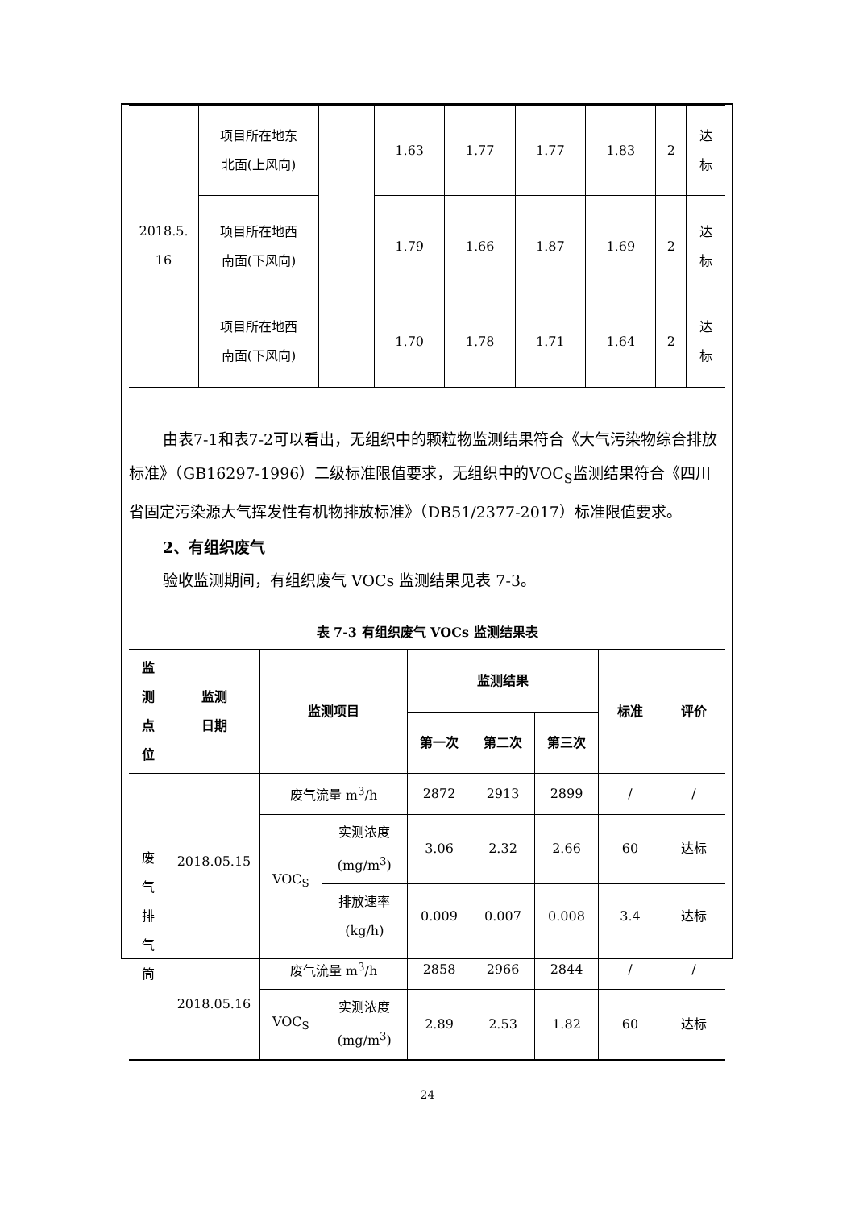| 2018.5. 16 | 项目所在地东 北面(上风向) | | 1.63 | 1.77 | 1.77 | 1.83 | 2 | 达 标 |
| | 项目所在地西 南面(下风向) | | 1.79 | 1.66 | 1.87 | 1.69 | 2 | 达 标 |
| | 项目所在地西 南面(下风向) | | 1.70 | 1.78 | 1.71 | 1.64 | 2 | 达 标 |
由表7-1和表7-2可以看出，无组织中的颗粒物监测结果符合《大气污染物综合排放标准》（GB16297-1996）二级标准限值要求，无组织中的VOC<sub>S</sub>监测结果符合《四川省固定污染源大气挥发性有机物排放标准》（DB51/2377-2017）标准限值要求。
2、有组织废气
验收监测期间，有组织废气 VOCs 监测结果见表 7-3。
表 7-3 有组织废气 VOCs 监测结果表
| 监 测 点 位 | 监测 日期 | 监测项目 | | 监测结果 | | | 标准 | 评价 |
| --- | --- | --- | --- | --- | --- | --- | --- | --- |
| | | | | 第一次 | 第二次 | 第三次 | | |
| 废 气 排 气 筒 | 2018.05.15 | 废气流量 m<sup>3</sup>/h | | 2872 | 2913 | 2899 | / | / |
| | | VOC<sub>S</sub> | 实测浓度 (mg/m<sup>3</sup>) | 3.06 | 2.32 | 2.66 | 60 | 达标 |
| | | | 排放速率 (kg/h) | 0.009 | 0.007 | 0.008 | 3.4 | 达标 |
| | 2018.05.16 | 废气流量 m<sup>3</sup>/h | | 2858 | 2966 | 2844 | / | / |
| | | VOC<sub>S</sub> | 实测浓度 (mg/m<sup>3</sup>) | 2.89 | 2.53 | 1.82 | 60 | 达标 |
24